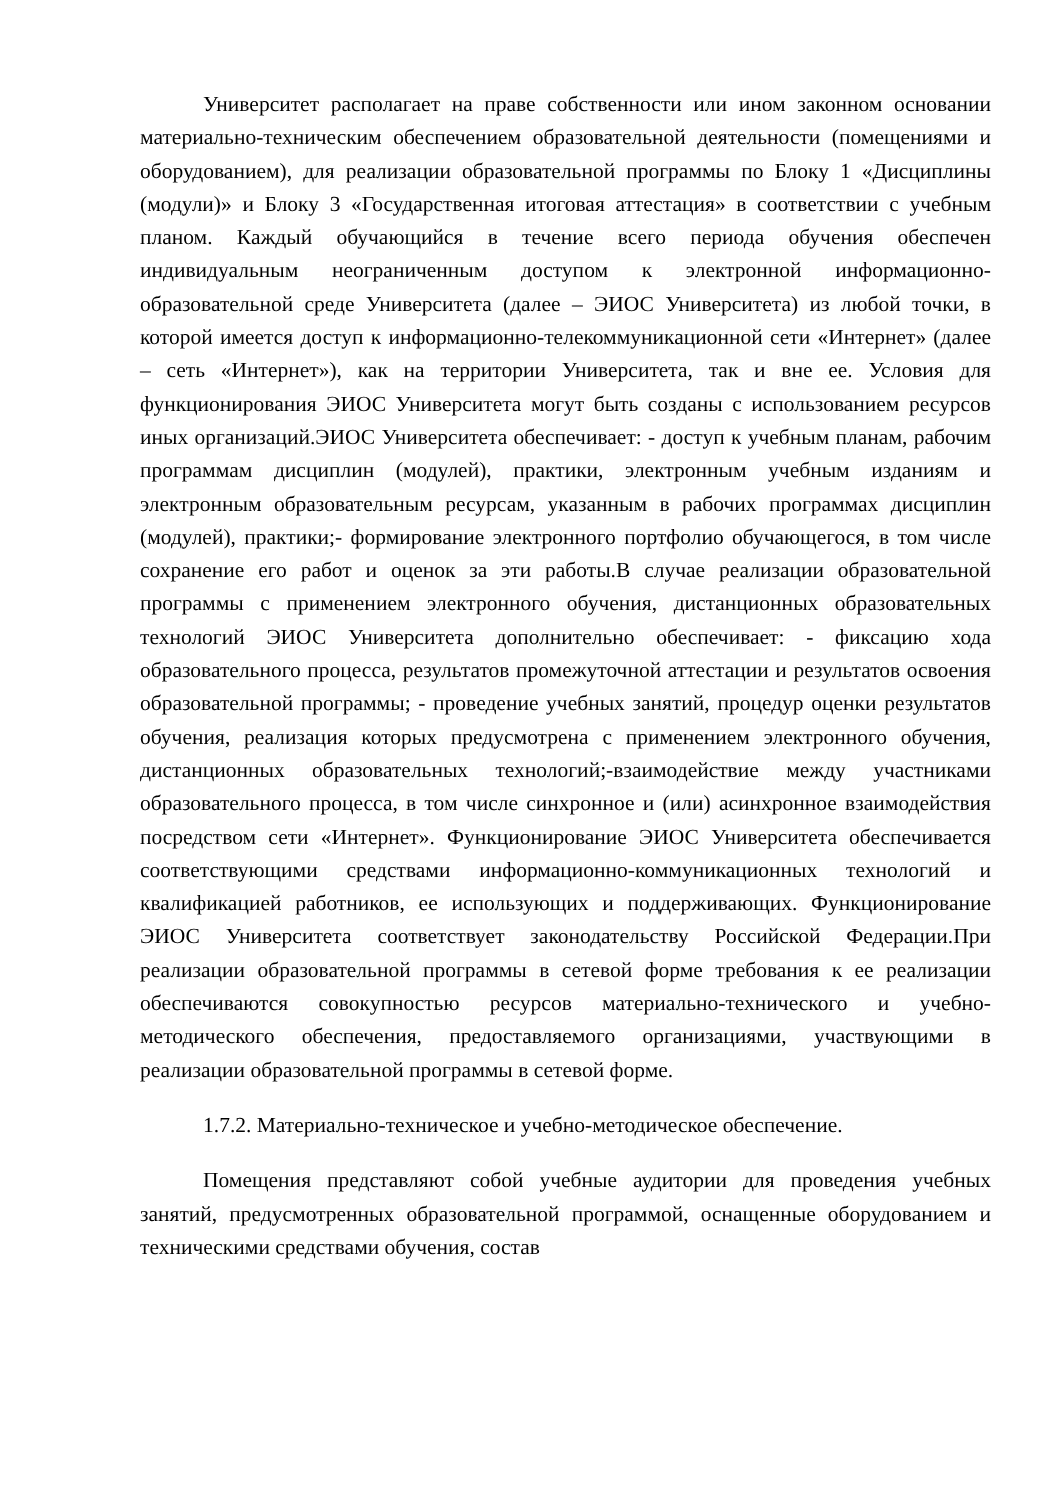Университет располагает на праве собственности или ином законном основании материально-техническим обеспечением образовательной деятельности (помещениями и оборудованием), для реализации образовательной программы по Блоку 1 «Дисциплины (модули)» и Блоку 3 «Государственная итоговая аттестация» в соответствии с учебным планом. Каждый обучающийся в течение всего периода обучения обеспечен индивидуальным неограниченным доступом к электронной информационно-образовательной среде Университета (далее – ЭИОС Университета) из любой точки, в которой имеется доступ к информационно-телекоммуникационной сети «Интернет» (далее – сеть «Интернет»), как на территории Университета, так и вне ее. Условия для функционирования ЭИОС Университета могут быть созданы с использованием ресурсов иных организаций.ЭИОС Университета обеспечивает: - доступ к учебным планам, рабочим программам дисциплин (модулей), практики, электронным учебным изданиям и электронным образовательным ресурсам, указанным в рабочих программах дисциплин (модулей), практики;- формирование электронного портфолио обучающегося, в том числе сохранение его работ и оценок за эти работы.В случае реализации образовательной программы с применением электронного обучения, дистанционных образовательных технологий ЭИОС Университета дополнительно обеспечивает: - фиксацию хода образовательного процесса, результатов промежуточной аттестации и результатов освоения образовательной программы; - проведение учебных занятий, процедур оценки результатов обучения, реализация которых предусмотрена с применением электронного обучения, дистанционных образовательных технологий;-взаимодействие между участниками образовательного процесса, в том числе синхронное и (или) асинхронное взаимодействия посредством сети «Интернет». Функционирование ЭИОС Университета обеспечивается соответствующими средствами информационно-коммуникационных технологий и квалификацией работников, ее использующих и поддерживающих. Функционирование ЭИОС Университета соответствует законодательству Российской Федерации.При реализации образовательной программы в сетевой форме требования к ее реализации обеспечиваются совокупностью ресурсов материально-технического и учебно-методического обеспечения, предоставляемого организациями, участвующими в реализации образовательной программы в сетевой форме.
1.7.2. Материально-техническое и учебно-методическое обеспечение.
Помещения представляют собой учебные аудитории для проведения учебных занятий, предусмотренных образовательной программой, оснащенные оборудованием и техническими средствами обучения, состав